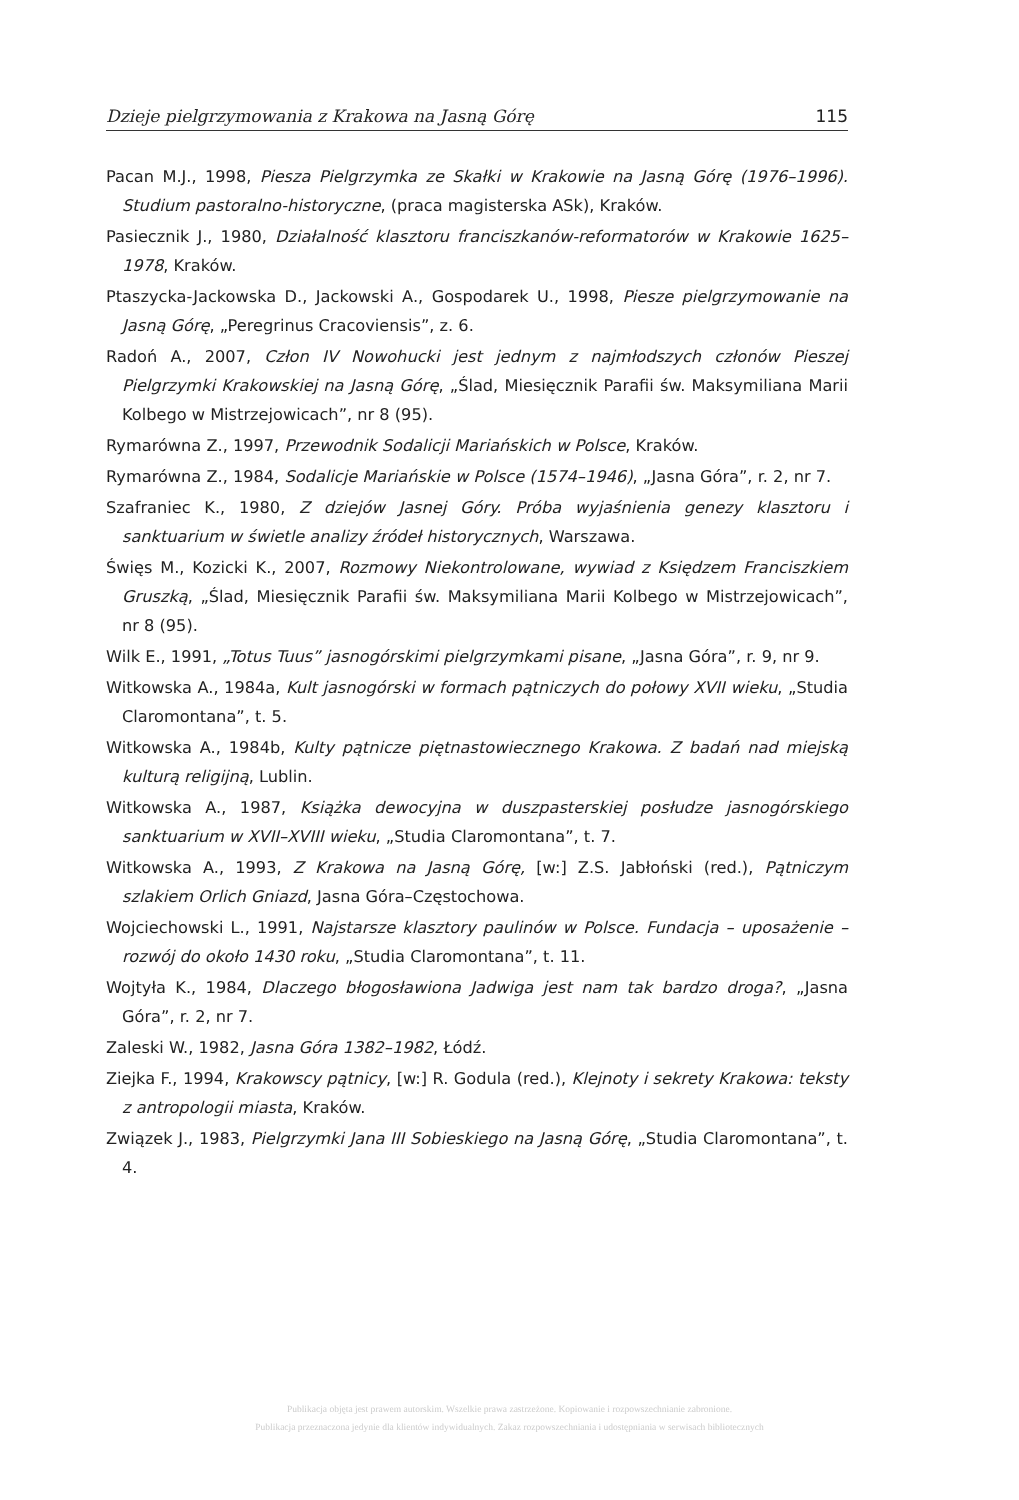Dzieje pielgrzymowania z Krakowa na Jasną Górę 115
Pacan M.J., 1998, Piesza Pielgrzymka ze Skałki w Krakowie na Jasną Górę (1976–1996). Studium pastoralno-historyczne, (praca magisterska ASk), Kraków.
Pasiecznik J., 1980, Działalność klasztoru franciszkanów-reformatorów w Krakowie 1625–1978, Kraków.
Ptaszycka-Jackowska D., Jackowski A., Gospodarek U., 1998, Piesze pielgrzymowanie na Jasną Górę, „Peregrinus Cracoviensis”, z. 6.
Radoń A., 2007, Człon IV Nowohucki jest jednym z najmłodszych członów Pieszej Pielgrzymki Krakowskiej na Jasną Górę, „Ślad, Miesięcznik Parafii św. Maksymiliana Marii Kolbego w Mistrzejowicach”, nr 8 (95).
Rymarówna Z., 1997, Przewodnik Sodalicji Mariańskich w Polsce, Kraków.
Rymarówna Z., 1984, Sodalicje Mariańskie w Polsce (1574–1946), „Jasna Góra”, r. 2, nr 7.
Szafraniec K., 1980, Z dziejów Jasnej Góry. Próba wyjaśnienia genezy klasztoru i sanktuarium w świetle analizy źródeł historycznych, Warszawa.
Święs M., Kozicki K., 2007, Rozmowy Niekontrolowane, wywiad z Księdzem Franciszkiem Gruszką, „Ślad, Miesięcznik Parafii św. Maksymiliana Marii Kolbego w Mistrzejowicach”, nr 8 (95).
Wilk E., 1991, „Totus Tuus” jasnogórskimi pielgrzymkami pisane, „Jasna Góra”, r. 9, nr 9.
Witkowska A., 1984a, Kult jasnogórski w formach pątniczych do połowy XVII wieku, „Studia Claromontana”, t. 5.
Witkowska A., 1984b, Kulty pątnicze piętnastowiecznego Krakowa. Z badań nad miejską kulturą religijną, Lublin.
Witkowska A., 1987, Książka dewocyjna w duszpasterskiej posłudze jasnogórskiego sanktuarium w XVII–XVIII wieku, „Studia Claromontana”, t. 7.
Witkowska A., 1993, Z Krakowa na Jasną Górę, [w:] Z.S. Jabłoński (red.), Pątniczym szlakiem Orlich Gniazd, Jasna Góra–Częstochowa.
Wojciechowski L., 1991, Najstarsze klasztory paulinów w Polsce. Fundacja – uposażenie – rozwój do około 1430 roku, „Studia Claromontana”, t. 11.
Wojtyła K., 1984, Dlaczego błogosławiona Jadwiga jest nam tak bardzo droga?, „Jasna Góra”, r. 2, nr 7.
Zaleski W., 1982, Jasna Góra 1382–1982, Łódź.
Ziejka F., 1994, Krakowscy pątnicy, [w:] R. Godula (red.), Klejnoty i sekrety Krakowa: teksty z antropologii miasta, Kraków.
Związek J., 1983, Pielgrzymki Jana III Sobieskiego na Jasną Górę, „Studia Claromontana”, t. 4.
Publikacja objęta jest prawem autorskim. Wszelkie prawa zastrzeżone. Kopiowanie i rozpowszechnianie zabronione.
Publikacja przeznaczona jedynie dla klientów indywidualnych. Zakaz rozpowszechniania i udostępniania w serwisach bibliotecznych